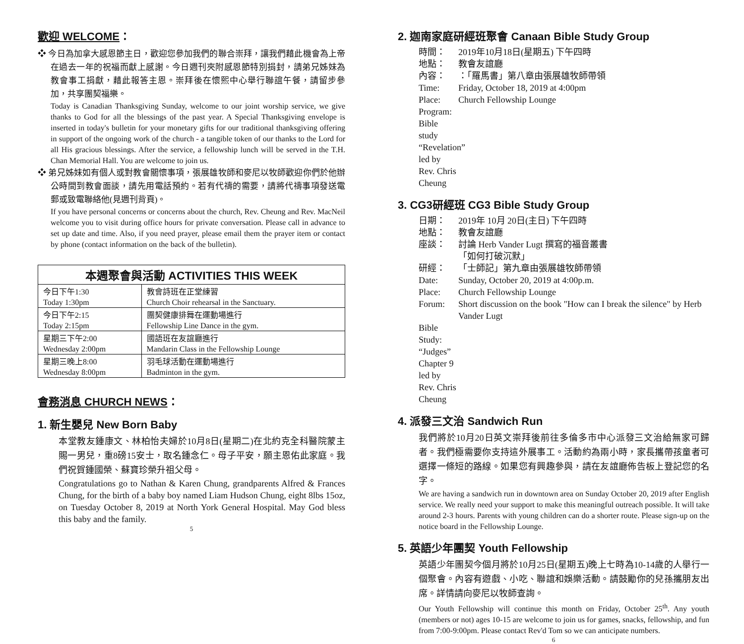歡迎 WELCOME：
❖ 今日為加拿大感恩節主日，歡迎您參加我們的聯合崇拜，讓我們藉此機會為上帝在過去一年的祝福而獻上感謝。今日週刊夾附感恩節特別捐封，請弟兄姊妹為教會事工捐獻，藉此報答主恩。崇拜後在懷熙中心舉行聯誼午餐，請留步參加，共享團契福樂。
Today is Canadian Thanksgiving Sunday, welcome to our joint worship service, we give thanks to God for all the blessings of the past year. A Special Thanksgiving envelope is inserted in today's bulletin for your monetary gifts for our traditional thanksgiving offering in support of the ongoing work of the church - a tangible token of our thanks to the Lord for all His gracious blessings. After the service, a fellowship lunch will be served in the T.H. Chan Memorial Hall. You are welcome to join us.
❖ 弟兄姊妹如有個人或對教會關懷事項，張展雄牧師和麥尼以牧師歡迎你們於他辦公時間到教會面談，請先用電話預約。若有代禱的需要，請將代禱事項發送電郵或致電聯絡他(見週刊背頁)。
If you have personal concerns or concerns about the church, Rev. Cheung and Rev. MacNeil welcome you to visit during office hours for private conversation. Please call in advance to set up date and time. Also, if you need prayer, please email them the prayer item or contact by phone (contact information on the back of the bulletin).
| 本週聚會與活動 ACTIVITIES THIS WEEK | |
| --- | --- |
| 今日下午1:30 | 教會詩班在正堂練習 |
| Today 1:30pm | Church Choir rehearsal in the Sanctuary. |
| 今日下午2:15 | 團契健康排舞在運動場進行 |
| Today 2:15pm | Fellowship Line Dance in the gym. |
| 星期三下午2:00 | 國語班在友誼廳進行 |
| Wednesday 2:00pm | Mandarin Class in the Fellowship Lounge |
| 星期三晚上8:00 | 羽毛球活動在運動場進行 |
| Wednesday 8:00pm | Badminton in the gym. |
會務消息 CHURCH NEWS：
1. 新生嬰兒 New Born Baby
本堂教友鍾康文、林柏怡夫婦於10月8日(星期二)在北約克全科醫院蒙主賜一男兒，重8磅15安士，取名鍾念仁。母子平安，願主恩佑此家庭。我們祝賀鍾國榮、蘇寶珍榮升祖父母。
Congratulations go to Nathan & Karen Chung, grandparents Alfred & Frances Chung, for the birth of a baby boy named Liam Hudson Chung, eight 8lbs 15oz, on Tuesday October 8, 2019 at North York General Hospital. May God bless this baby and the family.
5
2. 迦南家庭研經班聚會 Canaan Bible Study Group
時間： 2019年10月18日(星期五) 下午四時
地點： 教會友誼廳
內容： ：「羅馬書」第八章由張展雄牧師帶領
Time: Friday, October 18, 2019 at 4:00pm
Place: Church Fellowship Lounge
Program: Bible study “Revelation” led by Rev. Chris Cheung
3. CG3研經班 CG3 Bible Study Group
日期： 2019年 10月 20日(主日) 下午四時
地點： 教會友誼廳
座談： 討論 Herb Vander Lugt 撰寫的福音叢書
「如何打破沉默」
研經： 「士師記」第九章由張展雄牧師帶領
Date: Sunday, October 20, 2019 at 4:00p.m.
Place: Church Fellowship Lounge
Forum: Short discussion on the book "How can I break the silence" by Herb Vander Lugt
Bible Study: “Judges” Chapter 9 led by Rev. Chris Cheung
4. 派發三文治 Sandwich Run
我們將於10月20日英文崇拜後前往多倫多市中心派發三文治給無家可歸者。我們極需要你支持這外展事工。活動約為兩小時，家長攜帶孩童者可選擇一條短的路線。如果您有興趣參與，請在友誼廳佈告板上登記您的名字。
We are having a sandwich run in downtown area on Sunday October 20, 2019 after English service. We really need your support to make this meaningful outreach possible. It will take around 2-3 hours. Parents with young children can do a shorter route. Please sign-up on the notice board in the Fellowship Lounge.
5. 英語少年團契 Youth Fellowship
英語少年團契今個月將於10月25日(星期五)晚上七時為10-14歲的人舉行一個聚會。內容有遊戲、小吃、聯誼和娛樂活動。請鼓勵你的兒孫攜朋友出席。詳情請向麥尼以牧師查詢。
Our Youth Fellowship will continue this month on Friday, October 25<sup>th</sup>. Any youth (members or not) ages 10-15 are welcome to join us for games, snacks, fellowship, and fun from 7:00-9:00pm. Please contact Rev'd Tom so we can anticipate numbers.
6